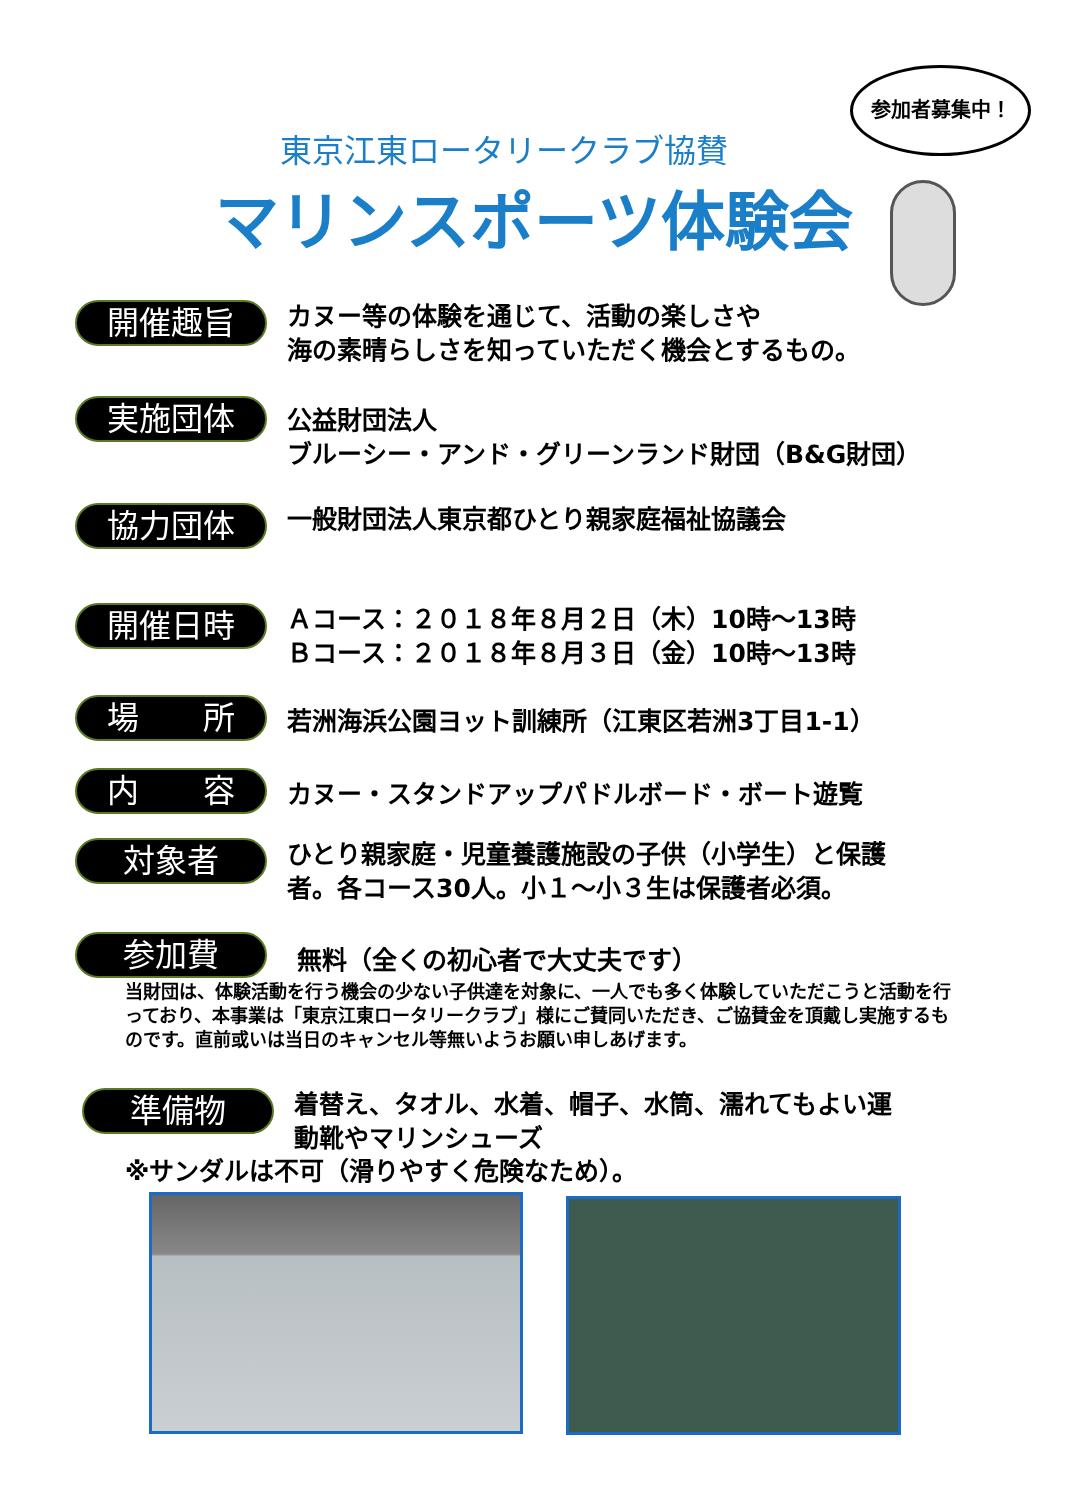参加者募集中！
東京江東ロータリークラブ協賛
マリンスポーツ体験会
開催趣旨
カヌー等の体験を通じて、活動の楽しさや
海の素晴らしさを知っていただく機会とするもの。
実施団体
公益財団法人
ブルーシー・アンド・グリーンランド財団（B&G財団）
協力団体
一般財団法人東京都ひとり親家庭福祉協議会
開催日時
Ａコース：２０１８年８月２日（木）10時～13時
Ｂコース：２０１８年８月３日（金）10時～13時
場　　所
若洲海浜公園ヨット訓練所（江東区若洲3丁目1-1）
内　　容
カヌー・スタンドアップパドルボード・ボート遊覧
対象者
ひとり親家庭・児童養護施設の子供（小学生）と保護
者。各コース30人。小１～小３生は保護者必須。
参加費
無料（全くの初心者で大丈夫です）
当財団は、体験活動を行う機会の少ない子供達を対象に、一人でも多く体験していただこうと活動を行っており、本事業は「東京江東ロータリークラブ」様にご賛同いただき、ご協賛金を頂戴し実施するものです。直前或いは当日のキャンセル等無いようお願い申しあげます。
準備物
着替え、タオル、水着、帽子、水筒、濡れてもよい運
動靴やマリンシューズ
※サンダルは不可（滑りやすく危険なため）。